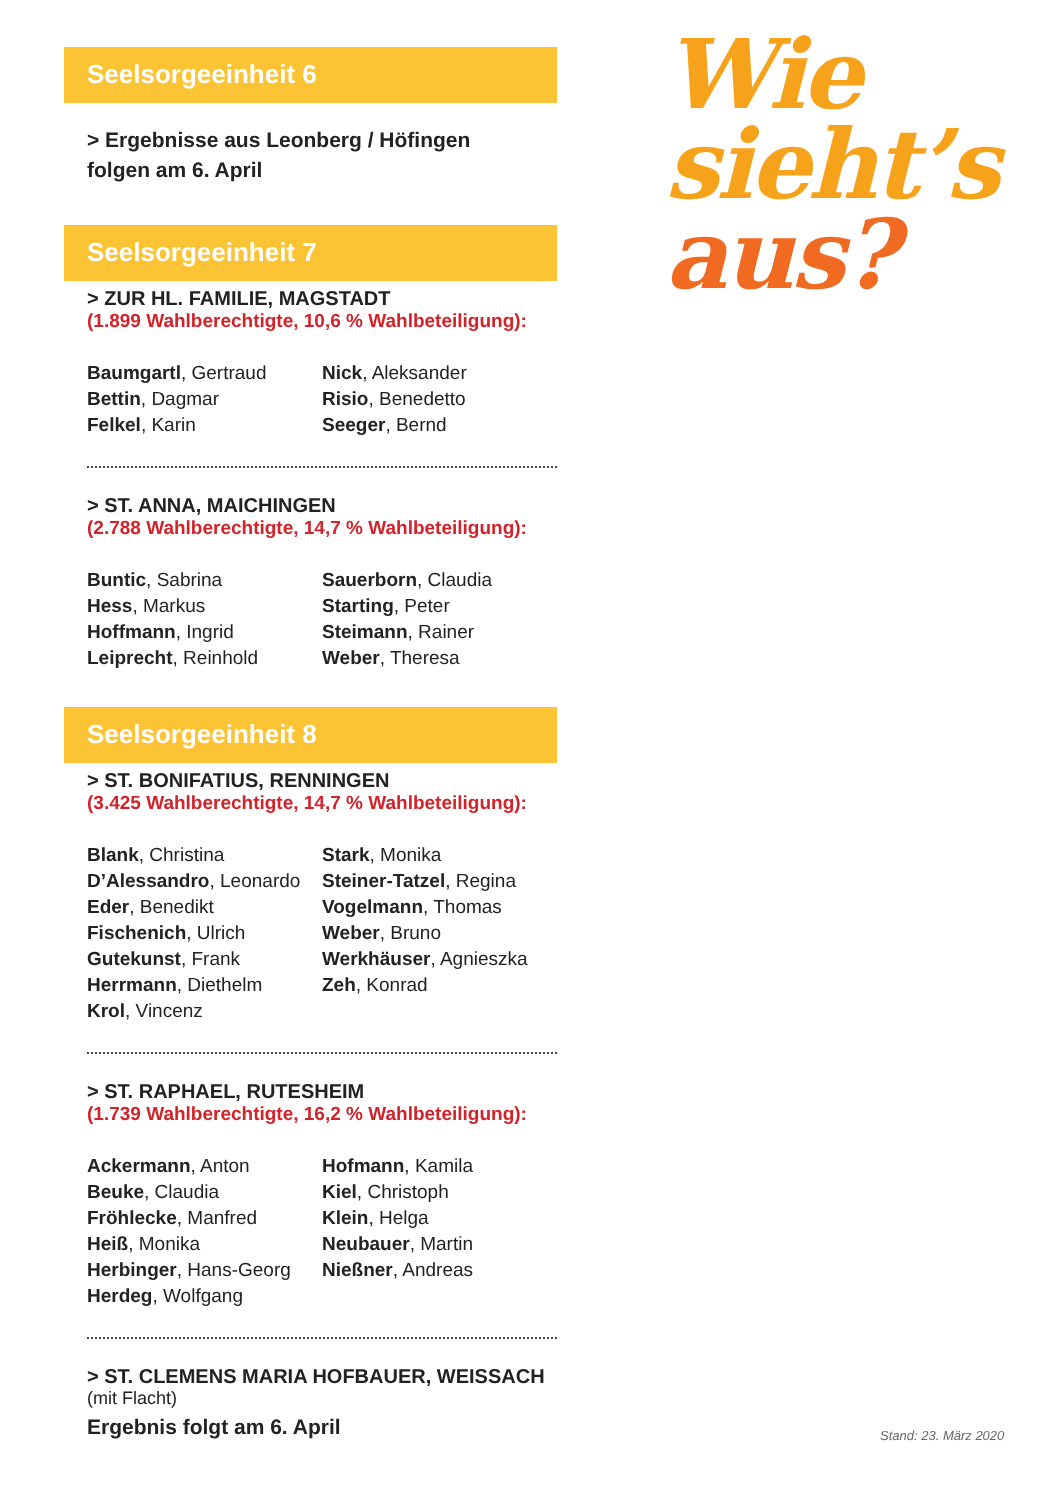Seelsorgeeinheit 6
> Ergebnisse aus Leonberg / Höfingen
folgen am 6. April
Seelsorgeeinheit 7
> ZUR HL. FAMILIE, MAGSTADT
(1.899 Wahlberechtigte, 10,6 % Wahlbeteiligung):
Baumgartl, Gertraud
Bettin, Dagmar
Felkel, Karin
Nick, Aleksander
Risio, Benedetto
Seeger, Bernd
> ST. ANNA, MAICHINGEN
(2.788 Wahlberechtigte, 14,7 % Wahlbeteiligung):
Buntic, Sabrina
Hess, Markus
Hoffmann, Ingrid
Leiprecht, Reinhold
Sauerborn, Claudia
Starting, Peter
Steimann, Rainer
Weber, Theresa
Seelsorgeeinheit 8
> ST. BONIFATIUS, RENNINGEN
(3.425 Wahlberechtigte, 14,7 % Wahlbeteiligung):
Blank, Christina
D’Alessandro, Leonardo
Eder, Benedikt
Fischenich, Ulrich
Gutekunst, Frank
Herrmann, Diethelm
Krol, Vincenz
Stark, Monika
Steiner-Tatzel, Regina
Vogelmann, Thomas
Weber, Bruno
Werkhäuser, Agnieszka
Zeh, Konrad
> ST. RAPHAEL, RUTESHEIM
(1.739 Wahlberechtigte, 16,2 % Wahlbeteiligung):
Ackermann, Anton
Beuke, Claudia
Fröhlecke, Manfred
Heiß, Monika
Herbinger, Hans-Georg
Herdeg, Wolfgang
Hofmann, Kamila
Kiel, Christoph
Klein, Helga
Neubauer, Martin
Nießner, Andreas
> ST. CLEMENS MARIA HOFBAUER, WEISSACH
(mit Flacht)
Ergebnis folgt am 6. April
Wie
sieht’s
aus?
Stand: 23. März 2020